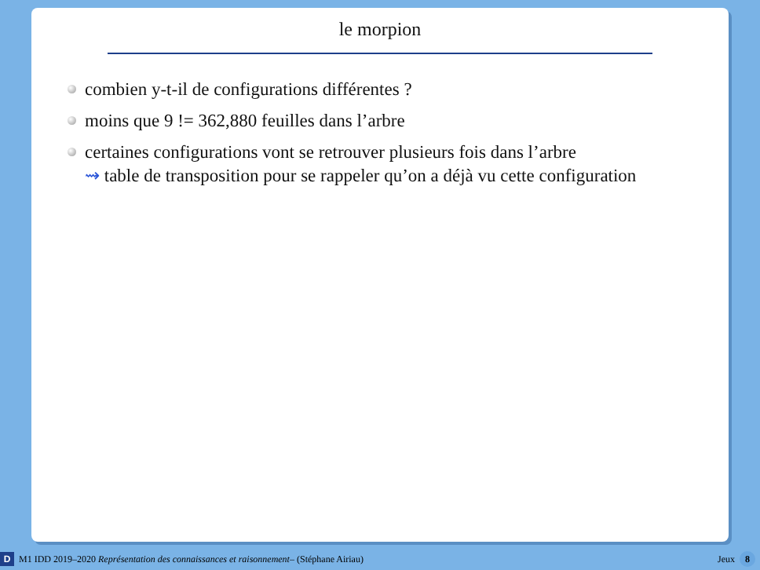le morpion
combien y-t-il de configurations différentes ?
moins que 9 != 362,880 feuilles dans l’arbre
certaines configurations vont se retrouver plusieurs fois dans l’arbre
⇝ table de transposition pour se rappeler qu’on a déjà vu cette configuration
D M1 IDD 2019–2020 Représentation des connaissances et raisonnement– (Stéphane Airiau) Jeux 8